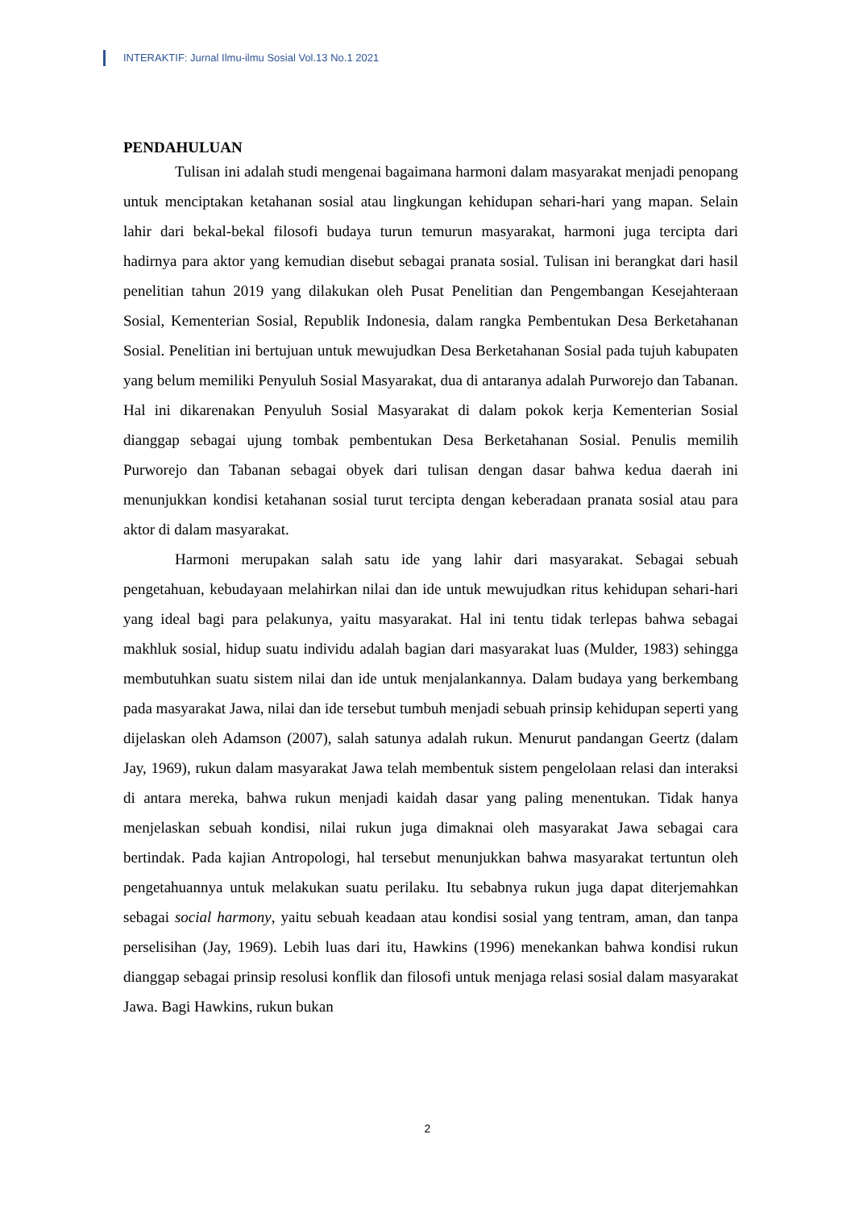INTERAKTIF: Jurnal Ilmu-ilmu Sosial Vol.13 No.1 2021
PENDAHULUAN
Tulisan ini adalah studi mengenai bagaimana harmoni dalam masyarakat menjadi penopang untuk menciptakan ketahanan sosial atau lingkungan kehidupan sehari-hari yang mapan. Selain lahir dari bekal-bekal filosofi budaya turun temurun masyarakat, harmoni juga tercipta dari hadirnya para aktor yang kemudian disebut sebagai pranata sosial. Tulisan ini berangkat dari hasil penelitian tahun 2019 yang dilakukan oleh Pusat Penelitian dan Pengembangan Kesejahteraan Sosial, Kementerian Sosial, Republik Indonesia, dalam rangka Pembentukan Desa Berketahanan Sosial. Penelitian ini bertujuan untuk mewujudkan Desa Berketahanan Sosial pada tujuh kabupaten yang belum memiliki Penyuluh Sosial Masyarakat, dua di antaranya adalah Purworejo dan Tabanan. Hal ini dikarenakan Penyuluh Sosial Masyarakat di dalam pokok kerja Kementerian Sosial dianggap sebagai ujung tombak pembentukan Desa Berketahanan Sosial. Penulis memilih Purworejo dan Tabanan sebagai obyek dari tulisan dengan dasar bahwa kedua daerah ini menunjukkan kondisi ketahanan sosial turut tercipta dengan keberadaan pranata sosial atau para aktor di dalam masyarakat.
Harmoni merupakan salah satu ide yang lahir dari masyarakat. Sebagai sebuah pengetahuan, kebudayaan melahirkan nilai dan ide untuk mewujudkan ritus kehidupan sehari-hari yang ideal bagi para pelakunya, yaitu masyarakat. Hal ini tentu tidak terlepas bahwa sebagai makhluk sosial, hidup suatu individu adalah bagian dari masyarakat luas (Mulder, 1983) sehingga membutuhkan suatu sistem nilai dan ide untuk menjalankannya. Dalam budaya yang berkembang pada masyarakat Jawa, nilai dan ide tersebut tumbuh menjadi sebuah prinsip kehidupan seperti yang dijelaskan oleh Adamson (2007), salah satunya adalah rukun. Menurut pandangan Geertz (dalam Jay, 1969), rukun dalam masyarakat Jawa telah membentuk sistem pengelolaan relasi dan interaksi di antara mereka, bahwa rukun menjadi kaidah dasar yang paling menentukan. Tidak hanya menjelaskan sebuah kondisi, nilai rukun juga dimaknai oleh masyarakat Jawa sebagai cara bertindak. Pada kajian Antropologi, hal tersebut menunjukkan bahwa masyarakat tertuntun oleh pengetahuannya untuk melakukan suatu perilaku. Itu sebabnya rukun juga dapat diterjemahkan sebagai social harmony, yaitu sebuah keadaan atau kondisi sosial yang tentram, aman, dan tanpa perselisihan (Jay, 1969). Lebih luas dari itu, Hawkins (1996) menekankan bahwa kondisi rukun dianggap sebagai prinsip resolusi konflik dan filosofi untuk menjaga relasi sosial dalam masyarakat Jawa. Bagi Hawkins, rukun bukan
2